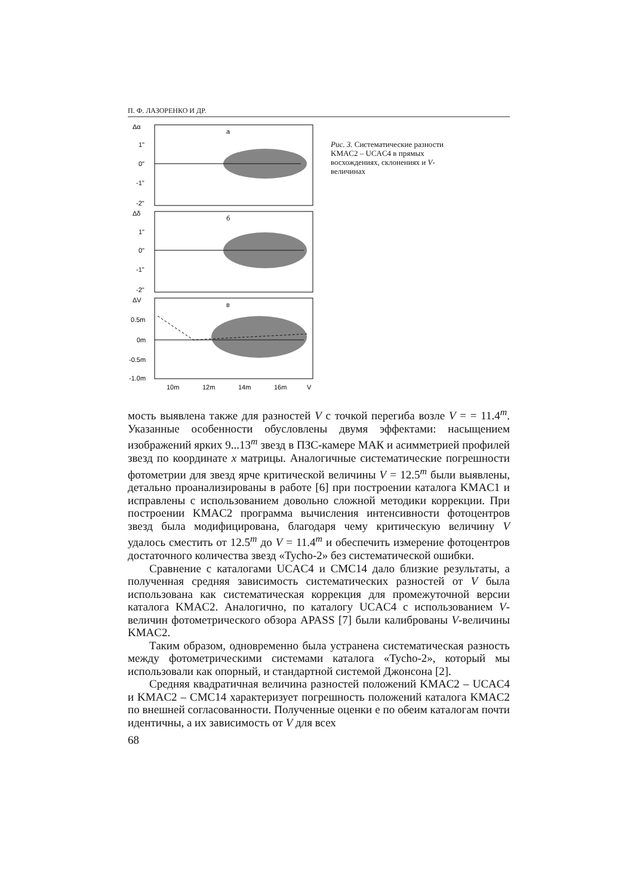П. Ф. ЛАЗОРЕНКО И ДР.
Δα
1"
0"
-1"
-2"
а
Δδ
1"
0"
-1"
-2"
б
ΔV
0.5m
0m
-0.5m
-1.0m
в
10m
12m
14m
16m
V
Рис. 3. Систематические разности KMAC2 – UCAC4 в прямых восхождениях, склонениях и V-величинах
мость выявлена также для разностей V с точкой перегиба возле V = = 11.4<sup>m</sup>. Указанные особенности обусловлены двумя эффектами: насыщением изображений ярких 9...13<sup>m</sup> звезд в ПЗС-камере МАК и асимметрией профилей звезд по координате x матрицы. Аналогичные систематические погрешности фотометрии для звезд ярче критической величины V = 12.5<sup>m</sup> были выявлены, детально проанализированы в работе [6] при построении каталога KMAC1 и исправлены с использованием довольно сложной методики коррекции. При построении KMAC2 программа вычисления интенсивности фотоцентров звезд была модифицирована, благодаря чему критическую величину V удалось сместить от 12.5<sup>m</sup> до V = 11.4<sup>m</sup> и обеспечить измерение фотоцентров достаточного количества звезд «Tycho-2» без систематической ошибки.
Сравнение с каталогами UCAC4 и CMC14 дало близкие результаты, а полученная средняя зависимость систематических разностей от V была использована как систематическая коррекция для промежуточной версии каталога KMAC2. Аналогично, по каталогу UCAC4 с использованием V-величин фотометрического обзора APASS [7] были калиброваны V-величины KMAC2.
Таким образом, одновременно была устранена систематическая разность между фотометрическими системами каталога «Tycho-2», который мы использовали как опорный, и стандартной системой Джонсона [2].
Средняя квадратичная величина разностей положений KMAC2 – UCAC4 и KMAC2 – CMC14 характеризует погрешность положений каталога KMAC2 по внешней согласованности. Полученные оценки е по обеим каталогам почти идентичны, а их зависимость от V для всех
68